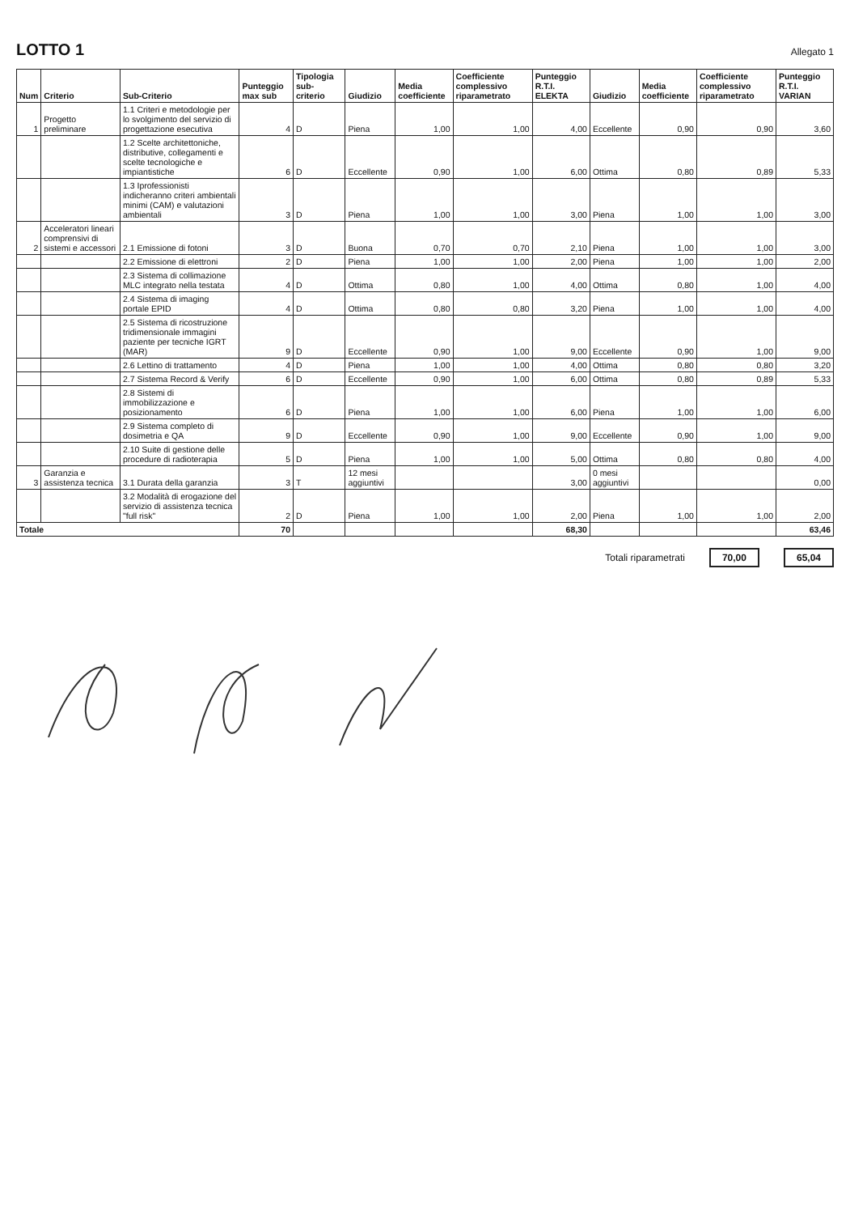LOTTO 1
Allegato 1
| Num | Criterio | Sub-Criterio | Punteggio max sub | Tipologia sub-criterio | Giudizio | Media coefficiente | Coefficiente complessivo riparametrato | Punteggio R.T.I. ELEKTA | Giudizio | Media coefficiente | Coefficiente complessivo riparametrato | Punteggio R.T.I. VARIAN |
| --- | --- | --- | --- | --- | --- | --- | --- | --- | --- | --- | --- | --- |
| 1 | Progetto preliminare | 1.1 Criteri e metodologie per lo svolgimento del servizio di progettazione esecutiva | 4 | D | Piena | 1,00 | 1,00 | 4,00 | Eccellente | 0,90 | 0,90 | 3,60 |
| | | 1.2 Scelte architettoniche, distributive, collegamenti e scelte tecnologiche e impiantistiche | 6 | D | Eccellente | 0,90 | 1,00 | 6,00 | Ottima | 0,80 | 0,89 | 5,33 |
| | | 1.3 Iprofessionisti indicheranno criteri ambientali minimi (CAM) e valutazioni ambientali | 3 | D | Piena | 1,00 | 1,00 | 3,00 | Piena | 1,00 | 1,00 | 3,00 |
| 2 | Acceleratori lineari comprensivi di sistemi e accessori | 2.1 Emissione di fotoni | 3 | D | Buona | 0,70 | 0,70 | 2,10 | Piena | 1,00 | 1,00 | 3,00 |
| | | 2.2 Emissione di elettroni | 2 | D | Piena | 1,00 | 1,00 | 2,00 | Piena | 1,00 | 1,00 | 2,00 |
| | | 2.3 Sistema di collimazione MLC integrato nella testata | 4 | D | Ottima | 0,80 | 1,00 | 4,00 | Ottima | 0,80 | 1,00 | 4,00 |
| | | 2.4 Sistema di imaging portale EPID | 4 | D | Ottima | 0,80 | 0,80 | 3,20 | Piena | 1,00 | 1,00 | 4,00 |
| | | 2.5 Sistema di ricostruzione tridimensionale immagini paziente per tecniche IGRT (MAR) | 9 | D | Eccellente | 0,90 | 1,00 | 9,00 | Eccellente | 0,90 | 1,00 | 9,00 |
| | | 2.6 Lettino di trattamento | 4 | D | Piena | 1,00 | 1,00 | 4,00 | Ottima | 0,80 | 0,80 | 3,20 |
| | | 2.7 Sistema Record & Verify | 6 | D | Eccellente | 0,90 | 1,00 | 6,00 | Ottima | 0,80 | 0,89 | 5,33 |
| | | 2.8 Sistemi di immobilizzazione e posizionamento | 6 | D | Piena | 1,00 | 1,00 | 6,00 | Piena | 1,00 | 1,00 | 6,00 |
| | | 2.9 Sistema completo di dosimetria e QA | 9 | D | Eccellente | 0,90 | 1,00 | 9,00 | Eccellente | 0,90 | 1,00 | 9,00 |
| | | 2.10 Suite di gestione delle procedure di radioterapia | 5 | D | Piena | 1,00 | 1,00 | 5,00 | Ottima | 0,80 | 0,80 | 4,00 |
| 3 | Garanzia e assistenza tecnica | 3.1 Durata della garanzia | 3 | T | 12 mesi aggiuntivi | | | 3,00 | 0 mesi aggiuntivi | | | 0,00 |
| | | 3.2 Modalità di erogazione del servizio di assistenza tecnica "full risk" | 2 | D | Piena | 1,00 | 1,00 | 2,00 | Piena | 1,00 | 1,00 | 2,00 |
| Totale | | | 70 | | | | | 68,30 | | | | 63,46 |
Totali riparametrati 70,00 65,04